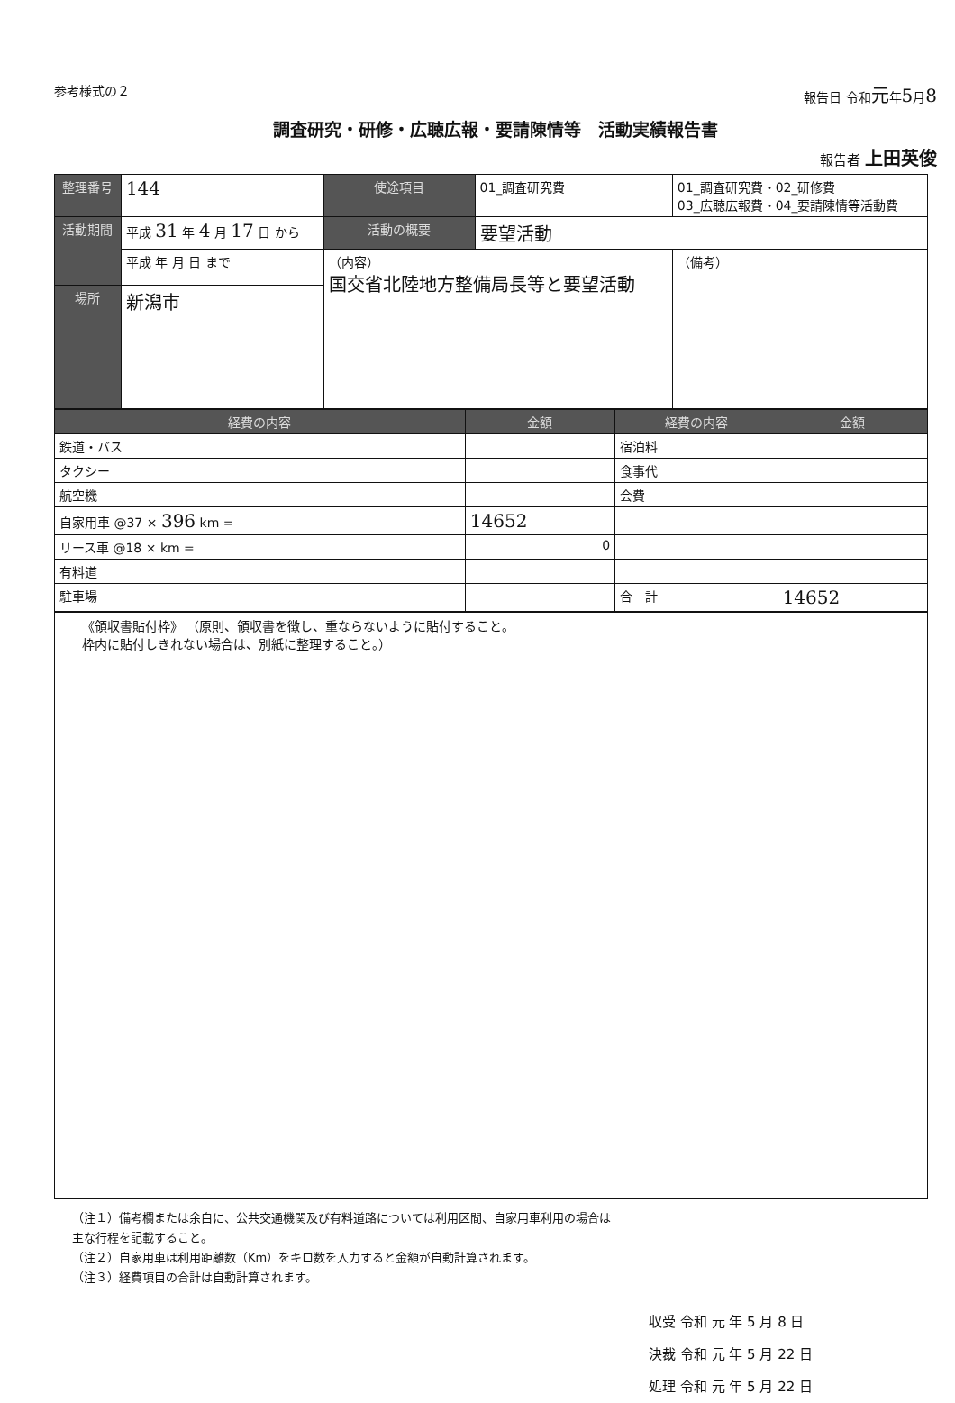参考様式の２ 報告日 令和元年5月8
調査研究・研修・広聴広報・要請陳情等　活動実績報告書
報告者 上田英俊
| 整理番号 | 144 | 使途項目 | 01_調査研究費 | 01_調査研究費・02_研修費 03_広聴広報費・04_要請陳情等活動費 |
| 活動期間 | 平成 31 年 4 月 17 日 から | 活動の概要 | 要望活動 | |
| | 平成 年 月 日 まで | （内容） 国交省北陸地方整備局長等と要望活動 | | （備考） |
| 場所 | 新潟市 | | | |
| 経費の内容 | 金額 | 経費の内容 | 金額 |
| --- | --- | --- | --- |
| 鉄道・バス | | 宿泊料 | |
| タクシー | | 食事代 | |
| 航空機 | | 会費 | |
| 自家用車 @37 × 396 km = | 14652 | | |
| リース車 @18 × km = | 0 | | |
| 有料道 | | | |
| 駐車場 | | 合 計 | 14652 |
《領収書貼付枠》 （原則、領収書を徴し、重ならないように貼付すること。
枠内に貼付しきれない場合は、別紙に整理すること。）
（注１）備考欄または余白に、公共交通機関及び有料道路については利用区間、自家用車利用の場合は
主な行程を記載すること。
（注２）自家用車は利用距離数（Km）をキロ数を入力すると金額が自動計算されます。
（注３）経費項目の合計は自動計算されます。
収受 令和 元 年 5 月 8 日
決裁 令和 元 年 5 月 22 日
処理 令和 元 年 5 月 22 日